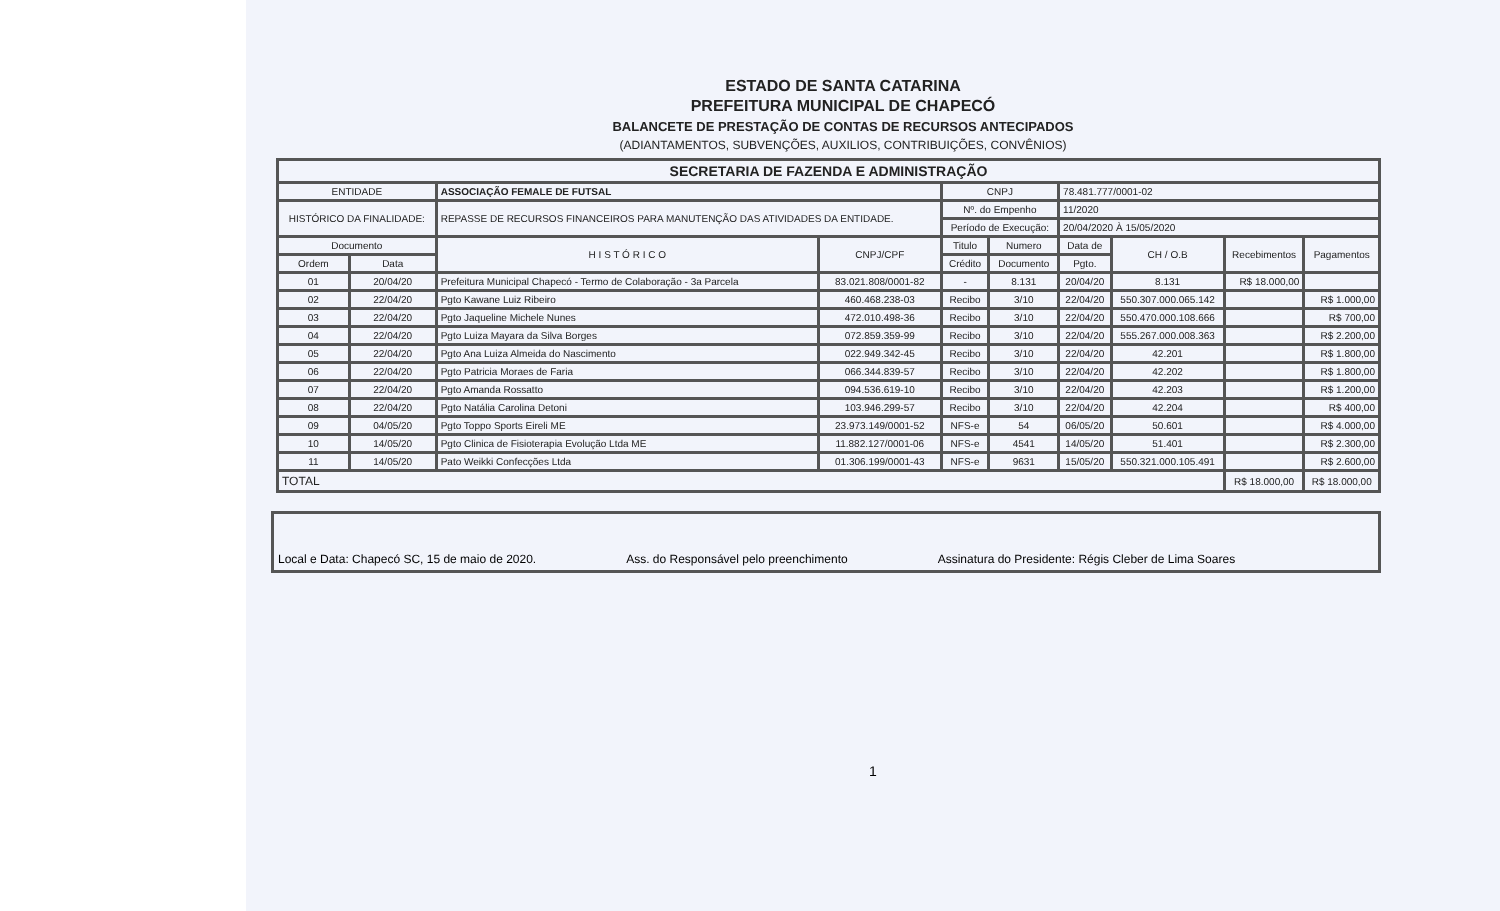ESTADO DE SANTA CATARINA
PREFEITURA MUNICIPAL DE CHAPECÓ
BALANCETE DE PRESTAÇÃO DE CONTAS DE RECURSOS ANTECIPADOS
(ADIANTAMENTOS, SUBVENÇÕES, AUXILIOS, CONTRIBUIÇÕES, CONVÊNIOS)
| SECRETARIA DE FAZENDA E ADMINISTRAÇÃO | | | | | | | | | |
| --- | --- | --- | --- | --- | --- | --- | --- | --- | --- |
| ENTIDADE | | ASSOCIAÇÃO FEMALE DE FUTSAL | | CNPJ | | 78.481.777/0001-02 | | | |
| HISTÓRICO DA FINALIDADE: | | REPASSE DE RECURSOS FINANCEIROS PARA MANUTENÇÃO DAS ATIVIDADES DA ENTIDADE. | | Nº. do Empenho | | 11/2020 | | | |
| | | | | Período de Execução: | | 20/04/2020 À 15/05/2020 | | | |
| Documento | | H I S T Ó R I C O | CNPJ/CPF | Titulo | Numero | Data de | CH / O.B | Recebimentos | Pagamentos |
| Ordem | Data | | | Crédito | Documento | Pgto. | | | |
| 01 | 20/04/20 | Prefeitura Municipal Chapecó - Termo de Colaboração - 3a Parcela | 83.021.808/0001-82 | - | 8.131 | 20/04/20 | 8.131 | R$ 18.000,00 | |
| 02 | 22/04/20 | Pgto Kawane Luiz Ribeiro | 460.468.238-03 | Recibo | 3/10 | 22/04/20 | 550.307.000.065.142 | | R$ 1.000,00 |
| 03 | 22/04/20 | Pgto Jaqueline Michele Nunes | 472.010.498-36 | Recibo | 3/10 | 22/04/20 | 550.470.000.108.666 | | R$ 700,00 |
| 04 | 22/04/20 | Pgto Luiza Mayara da Silva Borges | 072.859.359-99 | Recibo | 3/10 | 22/04/20 | 555.267.000.008.363 | | R$ 2.200,00 |
| 05 | 22/04/20 | Pgto Ana Luiza Almeida do Nascimento | 022.949.342-45 | Recibo | 3/10 | 22/04/20 | 42.201 | | R$ 1.800,00 |
| 06 | 22/04/20 | Pgto Patricia Moraes de Faria | 066.344.839-57 | Recibo | 3/10 | 22/04/20 | 42.202 | | R$ 1.800,00 |
| 07 | 22/04/20 | Pgto Amanda Rossatto | 094.536.619-10 | Recibo | 3/10 | 22/04/20 | 42.203 | | R$ 1.200,00 |
| 08 | 22/04/20 | Pgto Natália Carolina Detoni | 103.946.299-57 | Recibo | 3/10 | 22/04/20 | 42.204 | | R$ 400,00 |
| 09 | 04/05/20 | Pgto Toppo Sports Eireli ME | 23.973.149/0001-52 | NFS-e | 54 | 06/05/20 | 50.601 | | R$ 4.000,00 |
| 10 | 14/05/20 | Pgto Clinica de Fisioterapia Evolução Ltda ME | 11.882.127/0001-06 | NFS-e | 4541 | 14/05/20 | 51.401 | | R$ 2.300,00 |
| 11 | 14/05/20 | Pato Weikki Confecções Ltda | 01.306.199/0001-43 | NFS-e | 9631 | 15/05/20 | 550.321.000.105.491 | | R$ 2.600,00 |
| TOTAL | | | | | | | | R$ 18.000,00 | R$ 18.000,00 |
Local e Data: Chapecó SC, 15 de maio de 2020. Ass. do Responsável pelo preenchimento Assinatura do Presidente: Régis Cleber de Lima Soares
1